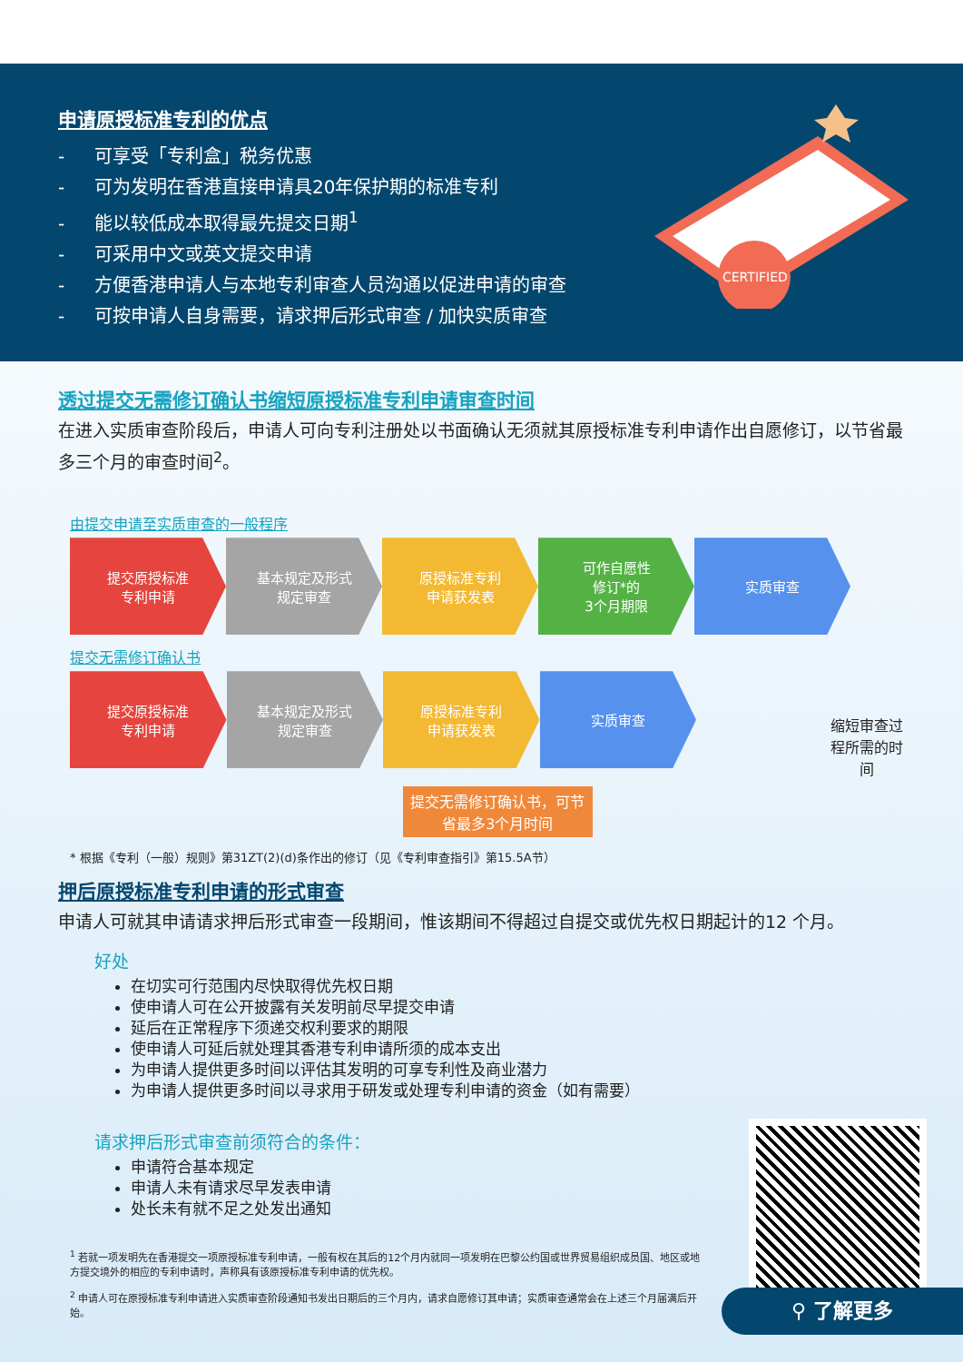申请原授标准专利的优点
- 可享受「专利盒」税务优惠
- 可为发明在香港直接申请具20年保护期的标准专利
- 能以较低成本取得最先提交日期<sup>1</sup>
- 可采用中文或英文提交申请
- 方便香港申请人与本地专利审查人员沟通以促进申请的审查
- 可按申请人自身需要，请求押后形式审查 / 加快实质审查
CERTIFIED
透过提交无需修订确认书缩短原授标准专利申请审查时间
在进入实质审查阶段后，申请人可向专利注册处以书面确认无须就其原授标准专利申请作出自愿修订，以节省最多三个月的审查时间<sup>2</sup>。
由提交申请至实质审查的一般程序
提交原授标准
专利申请
基本规定及形式
规定审查
原授标准专利
申请获发表
可作自愿性
修订*的
3个月期限
实质审查
提交无需修订确认书
提交原授标准
专利申请
基本规定及形式
规定审查
原授标准专利
申请获发表
实质审查
提交无需修订确认书，可节省最多3个月时间
缩短审查过
程所需的时间
* 根据《专利（一般）规则》第31ZT(2)(d)条作出的修订（见《专利审查指引》第15.5A节）
押后原授标准专利申请的形式审查
申请人可就其申请请求押后形式审查一段期间，惟该期间不得超过自提交或优先权日期起计的12 个月。
好处
在切实可行范围内尽快取得优先权日期
使申请人可在公开披露有关发明前尽早提交申请
延后在正常程序下须递交权利要求的期限
使申请人可延后就处理其香港专利申请所须的成本支出
为申请人提供更多时间以评估其发明的可享专利性及商业潜力
为申请人提供更多时间以寻求用于研发或处理专利申请的资金（如有需要）
请求押后形式审查前须符合的条件：
申请符合基本规定
申请人未有请求尽早发表申请
处长未有就不足之处发出通知
<sup>1</sup> 若就一项发明先在香港提交一项原授标准专利申请，一般有权在其后的12个月内就同一项发明在巴黎公约国或世界贸易组织成员国、地区或地方提交境外的相应的专利申请时，声称具有该原授标准专利申请的优先权。
<sup>2</sup> 申请人可在原授标准专利申请进入实质审查阶段通知书发出日期后的三个月内，请求自愿修订其申请；实质审查通常会在上述三个月届满后开始。
⚲ 了解更多